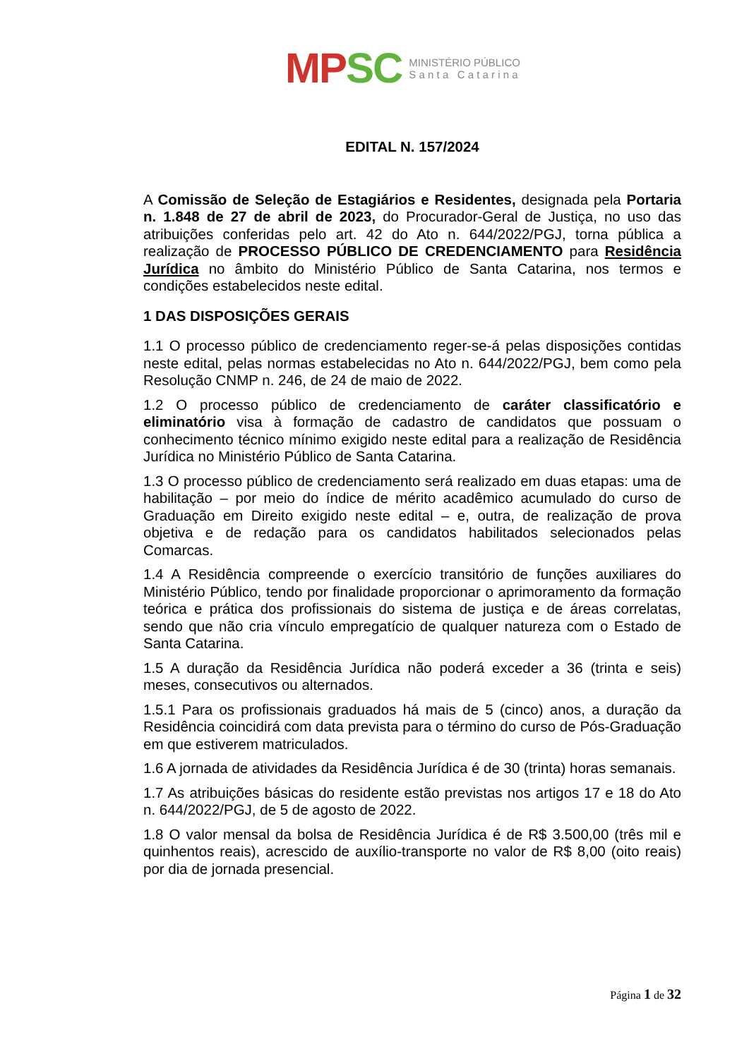MP SC MINISTÉRIO PÚBLICO
S a n t a C a t a r i n a
EDITAL N. 157/2024
A Comissão de Seleção de Estagiários e Residentes, designada pela Portaria n. 1.848 de 27 de abril de 2023, do Procurador-Geral de Justiça, no uso das atribuições conferidas pelo art. 42 do Ato n. 644/2022/PGJ, torna pública a realização de PROCESSO PÚBLICO DE CREDENCIAMENTO para Residência Jurídica no âmbito do Ministério Público de Santa Catarina, nos termos e condições estabelecidos neste edital.
1 DAS DISPOSIÇÕES GERAIS
1.1 O processo público de credenciamento reger-se-á pelas disposições contidas neste edital, pelas normas estabelecidas no Ato n. 644/2022/PGJ, bem como pela Resolução CNMP n. 246, de 24 de maio de 2022.
1.2 O processo público de credenciamento de caráter classificatório e eliminatório visa à formação de cadastro de candidatos que possuam o conhecimento técnico mínimo exigido neste edital para a realização de Residência Jurídica no Ministério Público de Santa Catarina.
1.3 O processo público de credenciamento será realizado em duas etapas: uma de habilitação – por meio do índice de mérito acadêmico acumulado do curso de Graduação em Direito exigido neste edital – e, outra, de realização de prova objetiva e de redação para os candidatos habilitados selecionados pelas Comarcas.
1.4 A Residência compreende o exercício transitório de funções auxiliares do Ministério Público, tendo por finalidade proporcionar o aprimoramento da formação teórica e prática dos profissionais do sistema de justiça e de áreas correlatas, sendo que não cria vínculo empregatício de qualquer natureza com o Estado de Santa Catarina.
1.5 A duração da Residência Jurídica não poderá exceder a 36 (trinta e seis) meses, consecutivos ou alternados.
1.5.1 Para os profissionais graduados há mais de 5 (cinco) anos, a duração da Residência coincidirá com data prevista para o término do curso de Pós-Graduação em que estiverem matriculados.
1.6 A jornada de atividades da Residência Jurídica é de 30 (trinta) horas semanais.
1.7 As atribuições básicas do residente estão previstas nos artigos 17 e 18 do Ato n. 644/2022/PGJ, de 5 de agosto de 2022.
1.8 O valor mensal da bolsa de Residência Jurídica é de R$ 3.500,00 (três mil e quinhentos reais), acrescido de auxílio-transporte no valor de R$ 8,00 (oito reais) por dia de jornada presencial.
Página 1 de 32